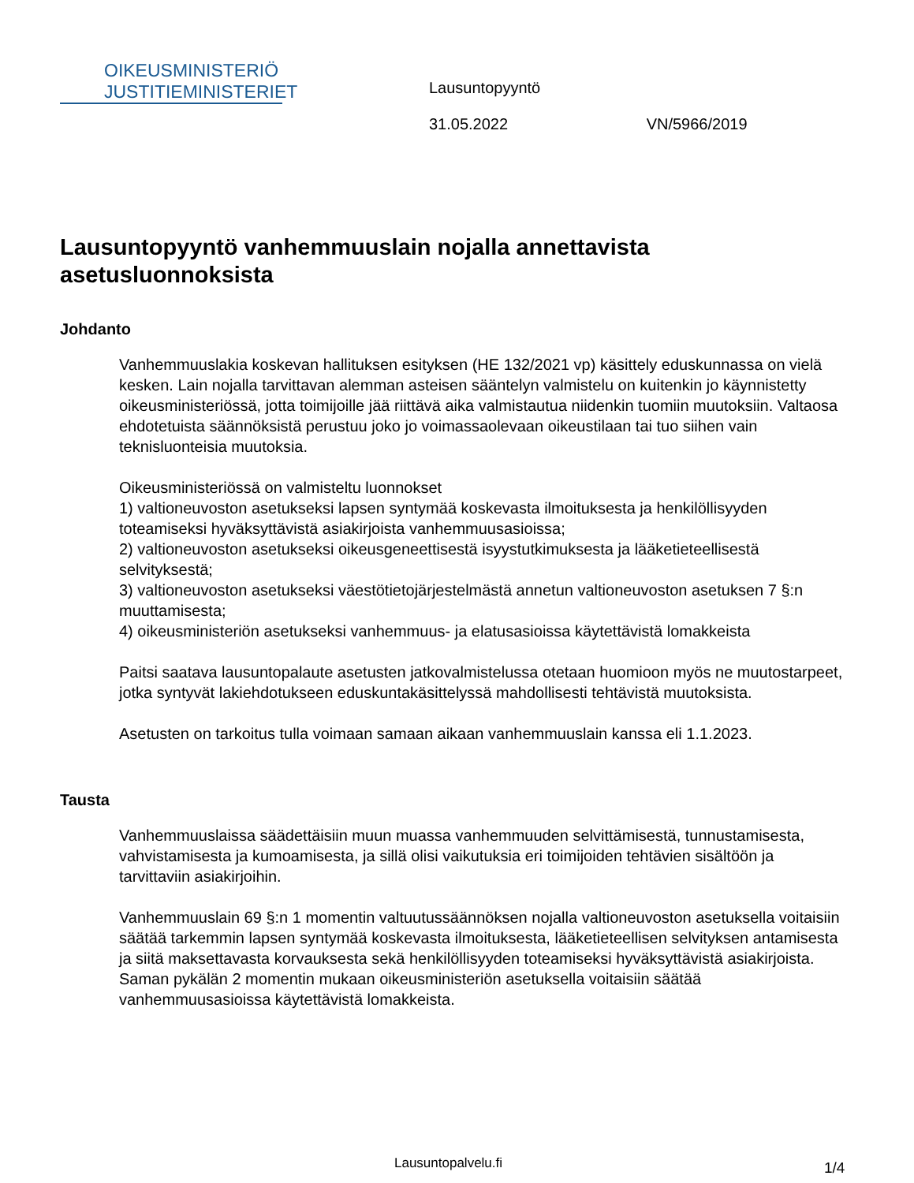OIKEUSMINISTERIÖ
JUSTITIEMINISTERIET
Lausuntopyyntö
31.05.2022 VN/5966/2019
Lausuntopyyntö vanhemmuuslain nojalla annettavista asetusluonnoksista
Johdanto
Vanhemmuuslakia koskevan hallituksen esityksen (HE 132/2021 vp) käsittely eduskunnassa on vielä kesken. Lain nojalla tarvittavan alemman asteisen sääntelyn valmistelu on kuitenkin jo käynnistetty oikeusministeriössä, jotta toimijoille jää riittävä aika valmistautua niidenkin tuomiin muutoksiin. Valtaosa ehdotetuista säännöksistä perustuu joko jo voimassaolevaan oikeustilaan tai tuo siihen vain teknisluonteisia muutoksia.
Oikeusministeriössä on valmisteltu luonnokset
1) valtioneuvoston asetukseksi lapsen syntymää koskevasta ilmoituksesta ja henkilöllisyyden toteamiseksi hyväksyttävistä asiakirjoista vanhemmuusasioissa;
2) valtioneuvoston asetukseksi oikeusgeneettisestä isyystutkimuksesta ja lääketieteellisestä selvityksestä;
3) valtioneuvoston asetukseksi väestötietojärjestelmästä annetun valtioneuvoston asetuksen 7 §:n muuttamisesta;
4) oikeusministeriön asetukseksi vanhemmuus- ja elatusasioissa käytettävistä lomakkeista
Paitsi saatava lausuntopalaute asetusten jatkovalmistelussa otetaan huomioon myös ne muutostarpeet, jotka syntyvät lakiehdotukseen eduskuntakäsittelyssä mahdollisesti tehtävistä muutoksista.
Asetusten on tarkoitus tulla voimaan samaan aikaan vanhemmuuslain kanssa eli 1.1.2023.
Tausta
Vanhemmuuslaissa säädettäisiin muun muassa vanhemmuuden selvittämisestä, tunnustamisesta, vahvistamisesta ja kumoamisesta, ja sillä olisi vaikutuksia eri toimijoiden tehtävien sisältöön ja tarvittaviin asiakirjoihin.
Vanhemmuuslain 69 §:n 1 momentin valtuutussäännöksen nojalla valtioneuvoston asetuksella voitaisiin säätää tarkemmin lapsen syntymää koskevasta ilmoituksesta, lääketieteellisen selvityksen antamisesta ja siitä maksettavasta korvauksesta sekä henkilöllisyyden toteamiseksi hyväksyttävistä asiakirjoista. Saman pykälän 2 momentin mukaan oikeusministeriön asetuksella voitaisiin säätää vanhemmuusasioissa käytettävistä lomakkeista.
Lausuntopalvelu.fi 1/4